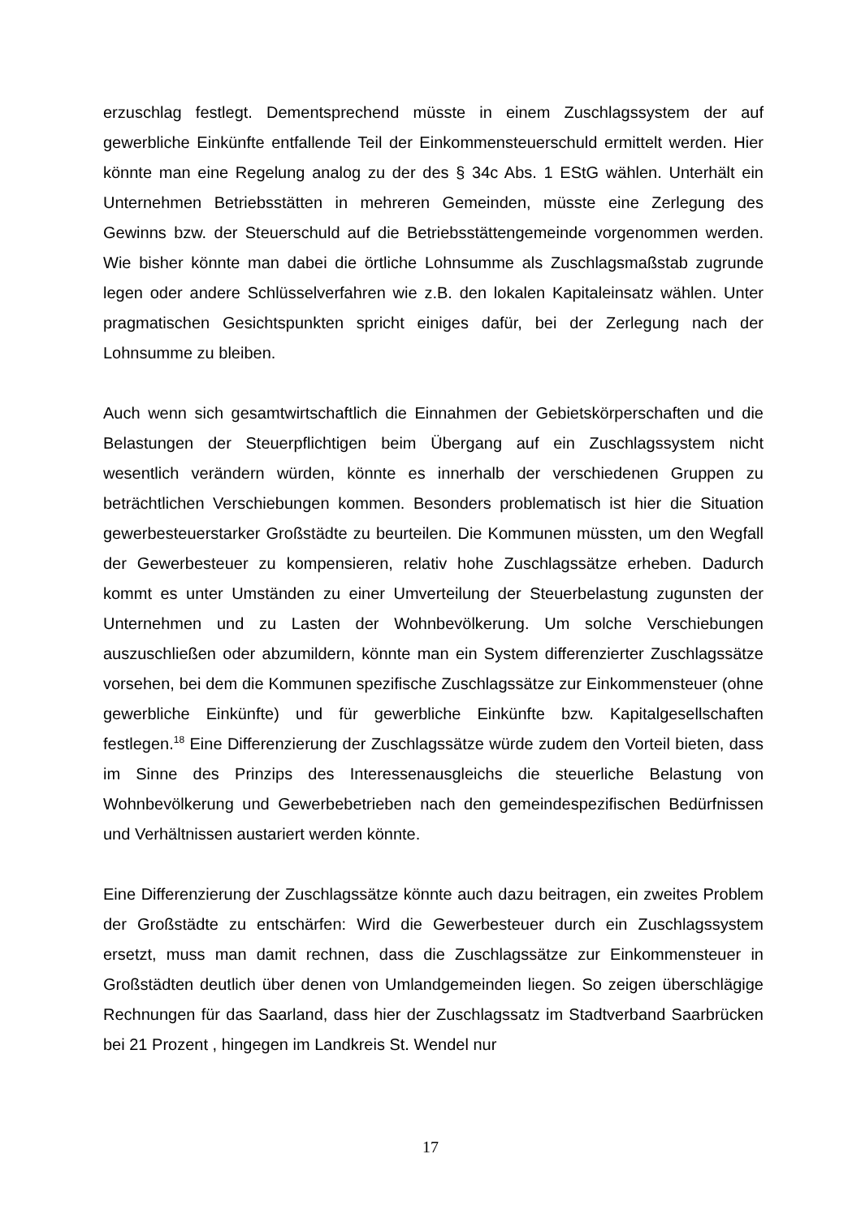erzuschlag festlegt. Dementsprechend müsste in einem Zuschlagssystem der auf gewerbliche Einkünfte entfallende Teil der Einkommensteuerschuld ermittelt werden. Hier könnte man eine Regelung analog zu der des § 34c Abs. 1 EStG wählen. Unterhält ein Unternehmen Betriebsstätten in mehreren Gemeinden, müsste eine Zerlegung des Gewinns bzw. der Steuerschuld auf die Betriebsstättengemeinde vorgenommen werden. Wie bisher könnte man dabei die örtliche Lohnsumme als Zuschlagsmaßstab zugrunde legen oder andere Schlüsselverfahren wie z.B. den lokalen Kapitaleinsatz wählen. Unter pragmatischen Gesichtspunkten spricht einiges dafür, bei der Zerlegung nach der Lohnsumme zu bleiben.
Auch wenn sich gesamtwirtschaftlich die Einnahmen der Gebietskörperschaften und die Belastungen der Steuerpflichtigen beim Übergang auf ein Zuschlagssystem nicht wesentlich verändern würden, könnte es innerhalb der verschiedenen Gruppen zu beträchtlichen Verschiebungen kommen. Besonders problematisch ist hier die Situation gewerbesteuerstarker Großstädte zu beurteilen. Die Kommunen müssten, um den Wegfall der Gewerbesteuer zu kompensieren, relativ hohe Zuschlagssätze erheben. Dadurch kommt es unter Umständen zu einer Umverteilung der Steuerbelastung zugunsten der Unternehmen und zu Lasten der Wohnbevölkerung. Um solche Verschiebungen auszuschließen oder abzumildern, könnte man ein System differenzierter Zuschlagssätze vorsehen, bei dem die Kommunen spezifische Zuschlagssätze zur Einkommensteuer (ohne gewerbliche Einkünfte) und für gewerbliche Einkünfte bzw. Kapitalgesellschaften festlegen.<sup>18</sup> Eine Differenzierung der Zuschlagssätze würde zudem den Vorteil bieten, dass im Sinne des Prinzips des Interessenausgleichs die steuerliche Belastung von Wohnbevölkerung und Gewerbebetrieben nach den gemeindespezifischen Bedürfnissen und Verhältnissen austariert werden könnte.
Eine Differenzierung der Zuschlagssätze könnte auch dazu beitragen, ein zweites Problem der Großstädte zu entschärfen: Wird die Gewerbesteuer durch ein Zuschlagssystem ersetzt, muss man damit rechnen, dass die Zuschlagssätze zur Einkommensteuer in Großstädten deutlich über denen von Umlandgemeinden liegen. So zeigen überschlägige Rechnungen für das Saarland, dass hier der Zuschlagssatz im Stadtverband Saarbrücken bei 21 Prozent , hingegen im Landkreis St. Wendel nur
17